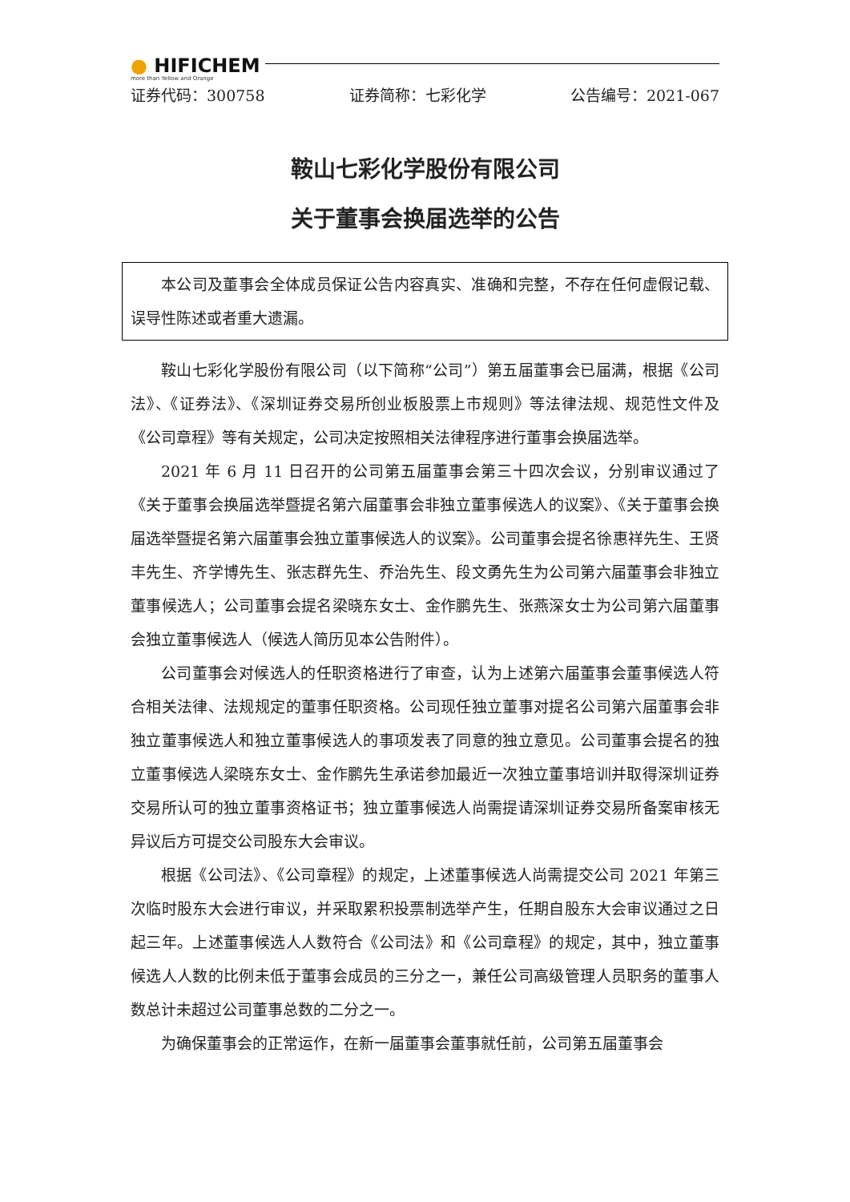● HIFICHEM
more than Yellow and Orange
证券代码：300758 证券简称：七彩化学 公告编号：2021-067
鞍山七彩化学股份有限公司
关于董事会换届选举的公告
本公司及董事会全体成员保证公告内容真实、准确和完整，不存在任何虚假记载、误导性陈述或者重大遗漏。
鞍山七彩化学股份有限公司（以下简称“公司”）第五届董事会已届满，根据《公司法》、《证券法》、《深圳证券交易所创业板股票上市规则》等法律法规、规范性文件及《公司章程》等有关规定，公司决定按照相关法律程序进行董事会换届选举。
2021 年 6 月 11 日召开的公司第五届董事会第三十四次会议，分别审议通过了《关于董事会换届选举暨提名第六届董事会非独立董事候选人的议案》、《关于董事会换届选举暨提名第六届董事会独立董事候选人的议案》。公司董事会提名徐惠祥先生、王贤丰先生、齐学博先生、张志群先生、乔治先生、段文勇先生为公司第六届董事会非独立董事候选人；公司董事会提名梁晓东女士、金作鹏先生、张燕深女士为公司第六届董事会独立董事候选人（候选人简历见本公告附件）。
公司董事会对候选人的任职资格进行了审查，认为上述第六届董事会董事候选人符合相关法律、法规规定的董事任职资格。公司现任独立董事对提名公司第六届董事会非独立董事候选人和独立董事候选人的事项发表了同意的独立意见。公司董事会提名的独立董事候选人梁晓东女士、金作鹏先生承诺参加最近一次独立董事培训并取得深圳证券交易所认可的独立董事资格证书；独立董事候选人尚需提请深圳证券交易所备案审核无异议后方可提交公司股东大会审议。
根据《公司法》、《公司章程》的规定，上述董事候选人尚需提交公司 2021 年第三次临时股东大会进行审议，并采取累积投票制选举产生，任期自股东大会审议通过之日起三年。上述董事候选人人数符合《公司法》和《公司章程》的规定，其中，独立董事候选人人数的比例未低于董事会成员的三分之一，兼任公司高级管理人员职务的董事人数总计未超过公司董事总数的二分之一。
为确保董事会的正常运作，在新一届董事会董事就任前，公司第五届董事会